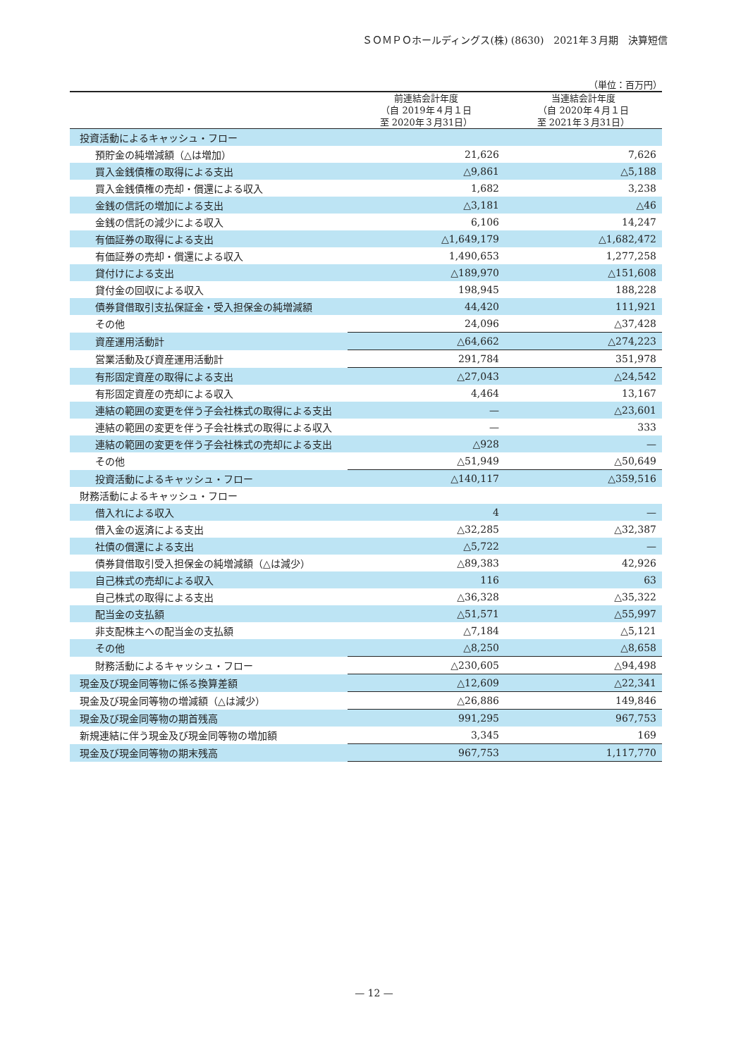ＳＯＭＰＯホールディングス(株) (8630)　2021年３月期　決算短信
（単位：百万円）
| | 前連結会計年度 （自 2019年４月１日 至 2020年３月31日） | 当連結会計年度 （自 2020年４月１日 至 2021年３月31日） |
| --- | --- | --- |
| 投資活動によるキャッシュ・フロー | | |
| 預貯金の純増減額（△は増加） | 21,626 | 7,626 |
| 買入金銭債権の取得による支出 | △9,861 | △5,188 |
| 買入金銭債権の売却・償還による収入 | 1,682 | 3,238 |
| 金銭の信託の増加による支出 | △3,181 | △46 |
| 金銭の信託の減少による収入 | 6,106 | 14,247 |
| 有価証券の取得による支出 | △1,649,179 | △1,682,472 |
| 有価証券の売却・償還による収入 | 1,490,653 | 1,277,258 |
| 貸付けによる支出 | △189,970 | △151,608 |
| 貸付金の回収による収入 | 198,945 | 188,228 |
| 債券貸借取引支払保証金・受入担保金の純増減額 | 44,420 | 111,921 |
| その他 | 24,096 | △37,428 |
| 資産運用活動計 | △64,662 | △274,223 |
| 営業活動及び資産運用活動計 | 291,784 | 351,978 |
| 有形固定資産の取得による支出 | △27,043 | △24,542 |
| 有形固定資産の売却による収入 | 4,464 | 13,167 |
| 連結の範囲の変更を伴う子会社株式の取得による支出 | — | △23,601 |
| 連結の範囲の変更を伴う子会社株式の取得による収入 | — | 333 |
| 連結の範囲の変更を伴う子会社株式の売却による支出 | △928 | — |
| その他 | △51,949 | △50,649 |
| 投資活動によるキャッシュ・フロー | △140,117 | △359,516 |
| 財務活動によるキャッシュ・フロー | | |
| 借入れによる収入 | 4 | — |
| 借入金の返済による支出 | △32,285 | △32,387 |
| 社債の償還による支出 | △5,722 | — |
| 債券貸借取引受入担保金の純増減額（△は減少） | △89,383 | 42,926 |
| 自己株式の売却による収入 | 116 | 63 |
| 自己株式の取得による支出 | △36,328 | △35,322 |
| 配当金の支払額 | △51,571 | △55,997 |
| 非支配株主への配当金の支払額 | △7,184 | △5,121 |
| その他 | △8,250 | △8,658 |
| 財務活動によるキャッシュ・フロー | △230,605 | △94,498 |
| 現金及び現金同等物に係る換算差額 | △12,609 | △22,341 |
| 現金及び現金同等物の増減額（△は減少） | △26,886 | 149,846 |
| 現金及び現金同等物の期首残高 | 991,295 | 967,753 |
| 新規連結に伴う現金及び現金同等物の増加額 | 3,345 | 169 |
| 現金及び現金同等物の期末残高 | 967,753 | 1,117,770 |
— 12 —